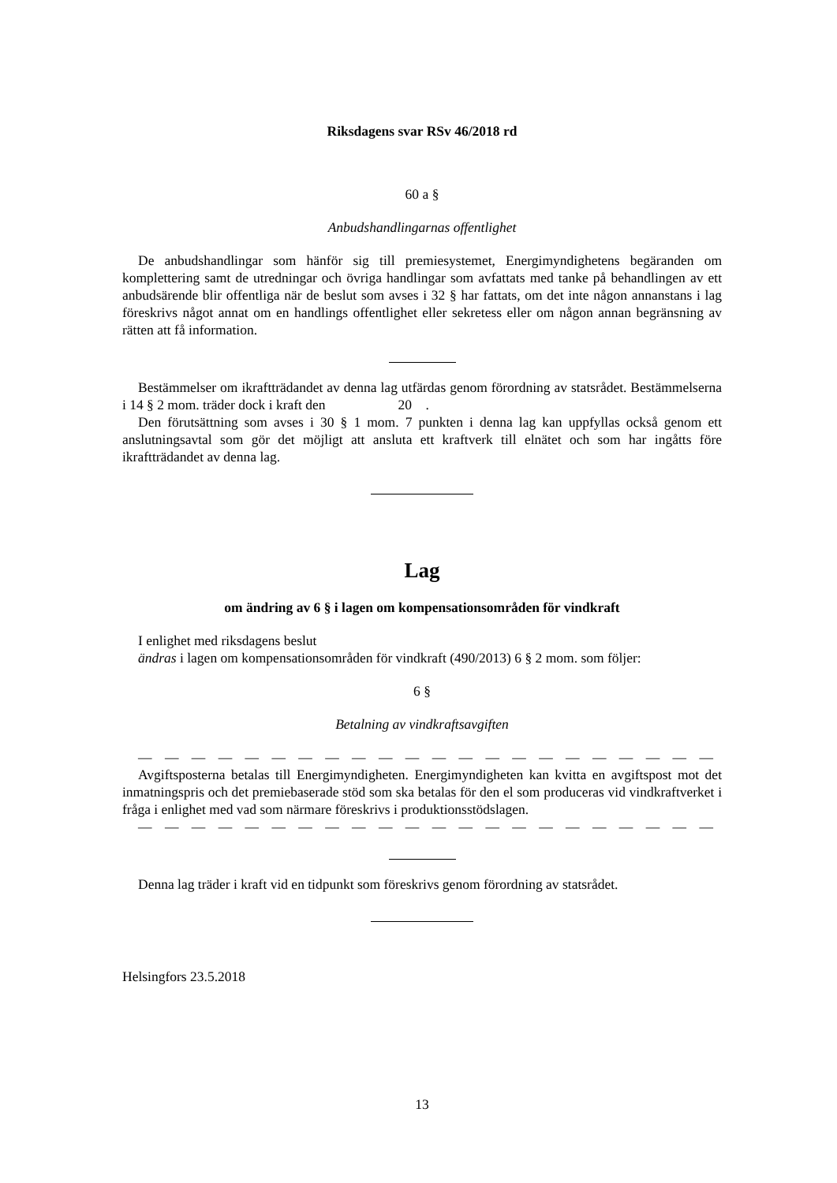Riksdagens svar RSv 46/2018 rd
60 a §
Anbudshandlingarnas offentlighet
De anbudshandlingar som hänför sig till premiesystemet, Energimyndighetens begäranden om komplettering samt de utredningar och övriga handlingar som avfattats med tanke på behandlingen av ett anbudsärende blir offentliga när de beslut som avses i 32 § har fattats, om det inte någon annanstans i lag föreskrivs något annat om en handlings offentlighet eller sekretess eller om någon annan begränsning av rätten att få information.
Bestämmelser om ikraftträdandet av denna lag utfärdas genom förordning av statsrådet. Bestämmelserna i 14 § 2 mom. träder dock i kraft den 20 .
Den förutsättning som avses i 30 § 1 mom. 7 punkten i denna lag kan uppfyllas också genom ett anslutningsavtal som gör det möjligt att ansluta ett kraftverk till elnätet och som har ingåtts före ikraftträdandet av denna lag.
Lag
om ändring av 6 § i lagen om kompensationsområden för vindkraft
I enlighet med riksdagens beslut
ändras i lagen om kompensationsområden för vindkraft (490/2013) 6 § 2 mom. som följer:
6 §
Betalning av vindkraftsavgiften
— — — — — — — — — — — — — — — — — — — — — — — — — — —
Avgiftsposterna betalas till Energimyndigheten. Energimyndigheten kan kvitta en avgiftspost mot det inmatningspris och det premiebaserade stöd som ska betalas för den el som produceras vid vindkraftverket i fråga i enlighet med vad som närmare föreskrivs i produktionsstödslagen.
— — — — — — — — — — — — — — — — — — — — — — — — — — —
Denna lag träder i kraft vid en tidpunkt som föreskrivs genom förordning av statsrådet.
Helsingfors 23.5.2018
13